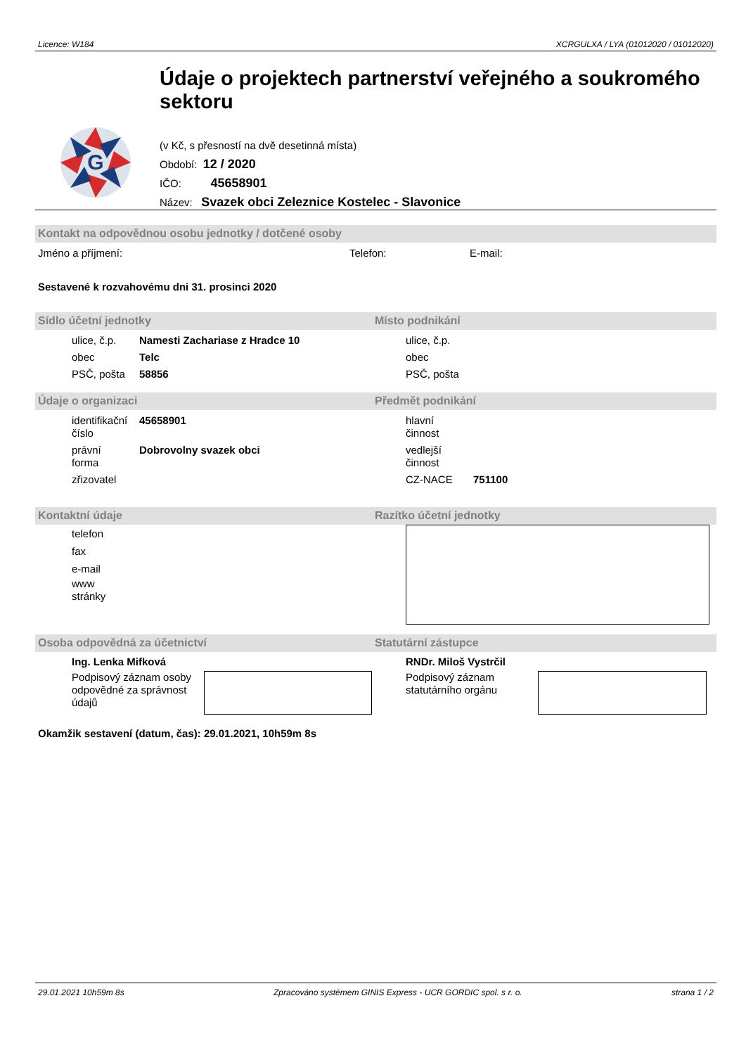Licence: W184 XCRGULXA / LYA (01012020 / 01012020)
G
Údaje o projektech partnerství veřejného a soukromého sektoru
(v Kč, s přesností na dvě desetinná místa)
Období: 12 / 2020
IČO: 45658901
Název: Svazek obci Zeleznice Kostelec - Slavonice
Kontakt na odpovědnou osobu jednotky / dotčené osoby
Jméno a příjmení: Telefon: E-mail:
Sestavené k rozvahovému dni 31. prosinci 2020
Sídlo účetní jednotky Místo podnikání
ulice, č.p. Namesti Zachariase z Hradce 10 ulice, č.p.
obec Telc obec
PSČ, pošta 58856 PSČ, pošta
Údaje o organizaci Předmět podnikání
identifikační číslo 45658901 hlavní
činnost
právní
forma Dobrovolny svazek obci
vedlejší
činnost
zřizovatel CZ-NACE 751100
Kontaktní údaje Razítko účetní jednotky
telefon
fax
e-mail
www
stránky
Osoba odpovědná za účetnictví Statutární zástupce
Ing. Lenka Mifková
Podpisový záznam osoby odpovědné za správnost údajů
RNDr. Miloš Vystrčil
Podpisový záznam statutárního orgánu
Okamžik sestavení (datum, čas): 29.01.2021, 10h59m 8s
29.01.2021 10h59m 8s Zpracováno systémem GINIS Express - UCR GORDIC spol. s r. o. strana 1 / 2